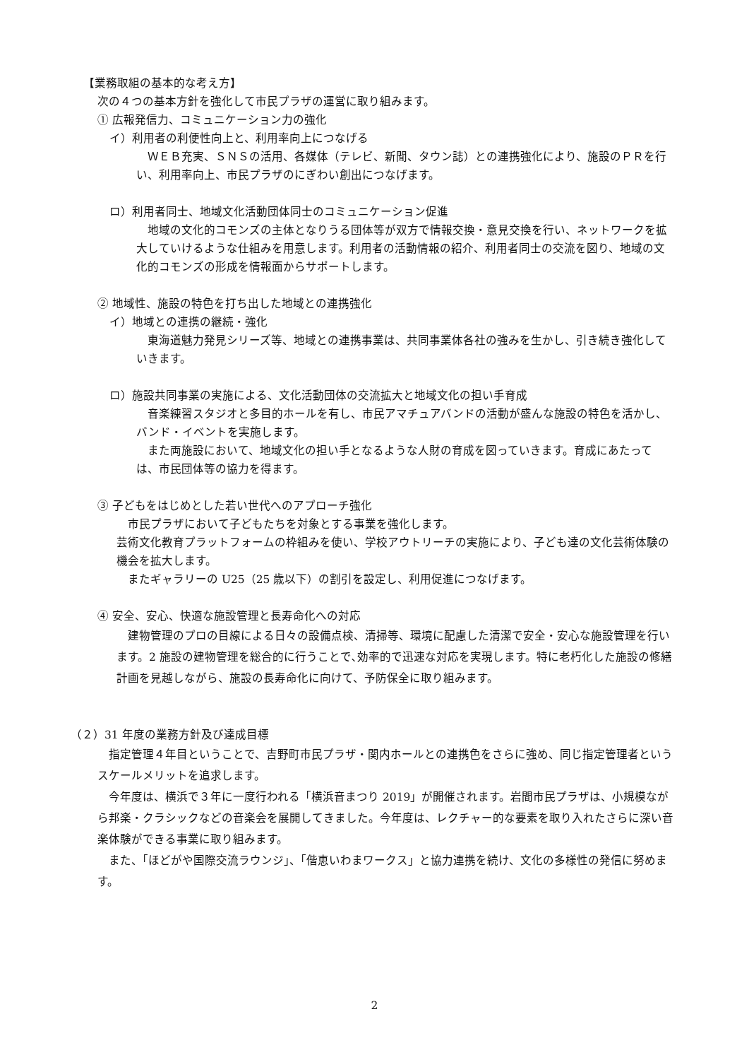【業務取組の基本的な考え方】
次の４つの基本方針を強化して市民プラザの運営に取り組みます。
① 広報発信力、コミュニケーション力の強化
イ）利用者の利便性向上と、利用率向上につなげる
　ＷＥＢ充実、ＳＮＳの活用、各媒体（テレビ、新聞、タウン誌）との連携強化により、施設のＰＲを行い、利用率向上、市民プラザのにぎわい創出につなげます。
ロ）利用者同士、地域文化活動団体同士のコミュニケーション促進
　地域の文化的コモンズの主体となりうる団体等が双方で情報交換・意見交換を行い、ネットワークを拡大していけるような仕組みを用意します。利用者の活動情報の紹介、利用者同士の交流を図り、地域の文化的コモンズの形成を情報面からサポートします。
② 地域性、施設の特色を打ち出した地域との連携強化
イ）地域との連携の継続・強化
　東海道魅力発見シリーズ等、地域との連携事業は、共同事業体各社の強みを生かし、引き続き強化していきます。
ロ）施設共同事業の実施による、文化活動団体の交流拡大と地域文化の担い手育成
　音楽練習スタジオと多目的ホールを有し、市民アマチュアバンドの活動が盛んな施設の特色を活かし、バンド・イベントを実施します。
　また両施設において、地域文化の担い手となるような人財の育成を図っていきます。育成にあたっては、市民団体等の協力を得ます。
③ 子どもをはじめとした若い世代へのアプローチ強化
　市民プラザにおいて子どもたちを対象とする事業を強化します。
芸術文化教育プラットフォームの枠組みを使い、学校アウトリーチの実施により、子ども達の文化芸術体験の機会を拡大します。
　またギャラリーの U25（25 歳以下）の割引を設定し、利用促進につなげます。
④ 安全、安心、快適な施設管理と長寿命化への対応
　建物管理のプロの目線による日々の設備点検、清掃等、環境に配慮した清潔で安全・安心な施設管理を行います。2 施設の建物管理を総合的に行うことで､効率的で迅速な対応を実現します。特に老朽化した施設の修繕計画を見越しながら、施設の長寿命化に向けて、予防保全に取り組みます。
（２）31 年度の業務方針及び達成目標
　指定管理４年目ということで、吉野町市民プラザ・関内ホールとの連携色をさらに強め、同じ指定管理者というスケールメリットを追求します。
　今年度は、横浜で３年に一度行われる「横浜音まつり 2019」が開催されます。岩間市民プラザは、小規模ながら邦楽・クラシックなどの音楽会を展開してきました。今年度は、レクチャー的な要素を取り入れたさらに深い音楽体験ができる事業に取り組みます。
　また、「ほどがや国際交流ラウンジ」、「偕恵いわまワークス」と協力連携を続け、文化の多様性の発信に努めます。
2